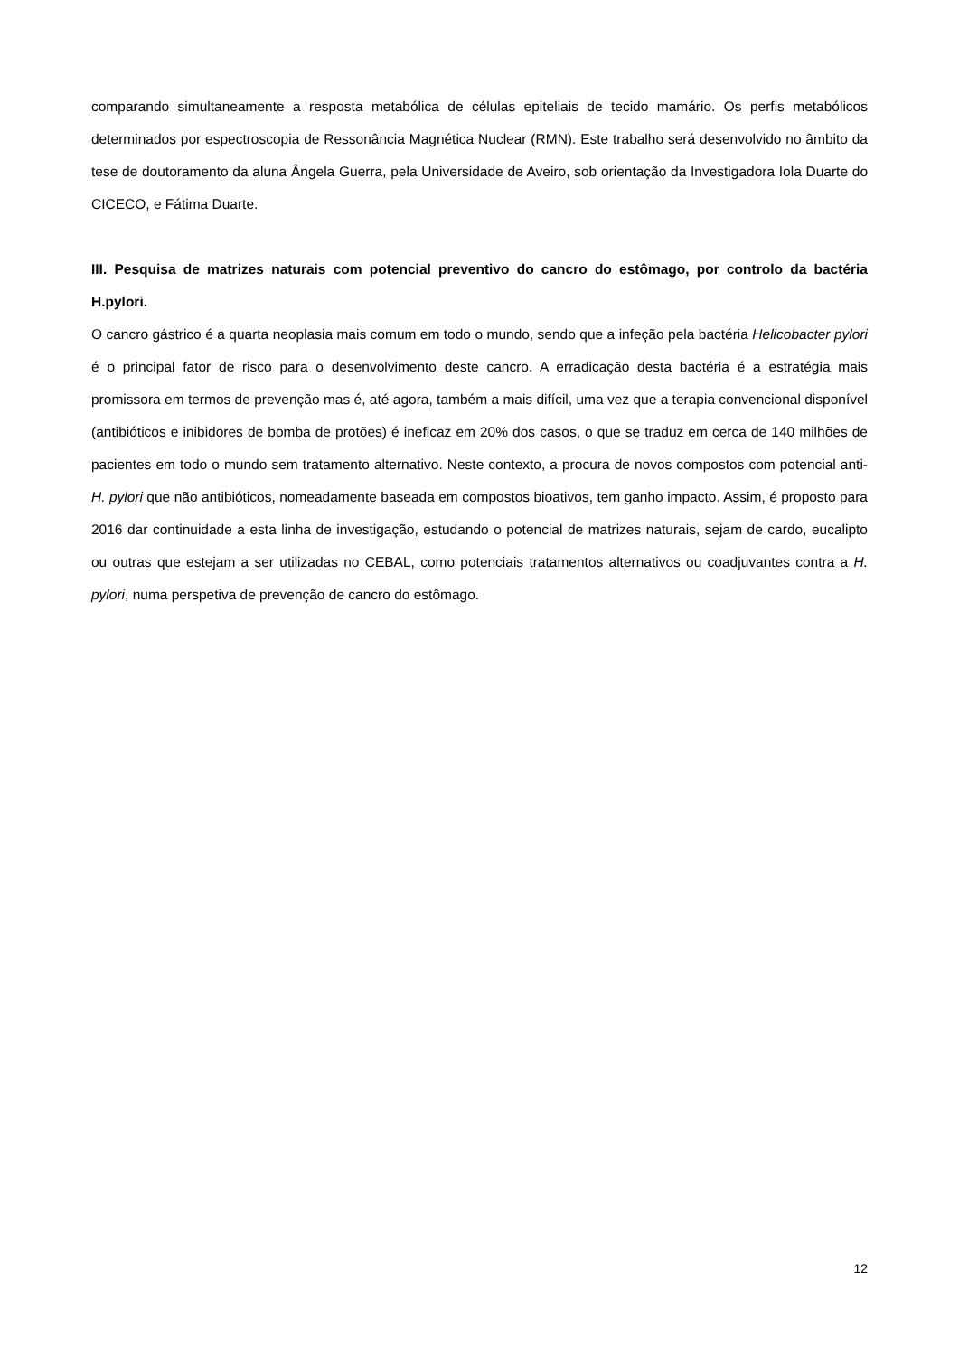comparando simultaneamente a resposta metabólica de células epiteliais de tecido mamário. Os perfis metabólicos determinados por espectroscopia de Ressonância Magnética Nuclear (RMN). Este trabalho será desenvolvido no âmbito da tese de doutoramento da aluna Ângela Guerra, pela Universidade de Aveiro, sob orientação da Investigadora Iola Duarte do CICECO, e Fátima Duarte.
III. Pesquisa de matrizes naturais com potencial preventivo do cancro do estômago, por controlo da bactéria H.pylori.
O cancro gástrico é a quarta neoplasia mais comum em todo o mundo, sendo que a infeção pela bactéria Helicobacter pylori é o principal fator de risco para o desenvolvimento deste cancro. A erradicação desta bactéria é a estratégia mais promissora em termos de prevenção mas é, até agora, também a mais difícil, uma vez que a terapia convencional disponível (antibióticos e inibidores de bomba de protões) é ineficaz em 20% dos casos, o que se traduz em cerca de 140 milhões de pacientes em todo o mundo sem tratamento alternativo. Neste contexto, a procura de novos compostos com potencial anti-H. pylori que não antibióticos, nomeadamente baseada em compostos bioativos, tem ganho impacto. Assim, é proposto para 2016 dar continuidade a esta linha de investigação, estudando o potencial de matrizes naturais, sejam de cardo, eucalipto ou outras que estejam a ser utilizadas no CEBAL, como potenciais tratamentos alternativos ou coadjuvantes contra a H. pylori, numa perspetiva de prevenção de cancro do estômago.
12